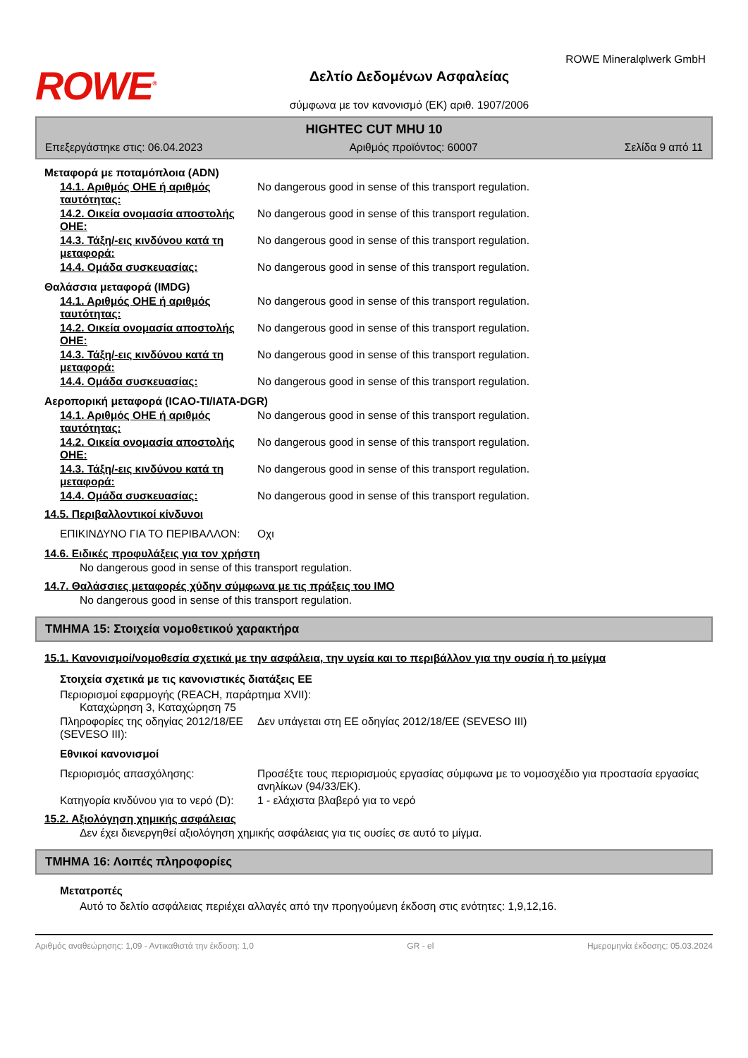ROWE Mineralφlwerk GmbH
ROWE<sup>®</sup>
Δελτίο Δεδομένων Ασφαλείας
σύμφωνα με τον κανονισμό (ΕΚ) αριθ. 1907/2006
HIGHTEC CUT MHU 10
Επεξεργάστηκε στις: 06.04.2023 Αριθμός προϊόντος: 60007 Σελίδα 9 από 11
Μεταφορά με ποταμόπλοια (ADN)
14.1. Αριθμός ΟΗΕ ή αριθμός ταυτότητας:
No dangerous good in sense of this transport regulation.
14.2. Οικεία ονομασία αποστολής ΟΗΕ:
No dangerous good in sense of this transport regulation.
14.3. Τάξη/-εις κινδύνου κατά τη μεταφορά:
No dangerous good in sense of this transport regulation.
14.4. Ομάδα συσκευασίας: No dangerous good in sense of this transport regulation.
Θαλάσσια μεταφορά (IMDG)
14.1. Αριθμός ΟΗΕ ή αριθμός ταυτότητας:
No dangerous good in sense of this transport regulation.
14.2. Οικεία ονομασία αποστολής ΟΗΕ:
No dangerous good in sense of this transport regulation.
14.3. Τάξη/-εις κινδύνου κατά τη μεταφορά:
No dangerous good in sense of this transport regulation.
14.4. Ομάδα συσκευασίας: No dangerous good in sense of this transport regulation.
Αεροπορική μεταφορά (ICAO-TI/IATA-DGR)
14.1. Αριθμός ΟΗΕ ή αριθμός ταυτότητας:
No dangerous good in sense of this transport regulation.
14.2. Οικεία ονομασία αποστολής ΟΗΕ:
No dangerous good in sense of this transport regulation.
14.3. Τάξη/-εις κινδύνου κατά τη μεταφορά:
No dangerous good in sense of this transport regulation.
14.4. Ομάδα συσκευασίας: No dangerous good in sense of this transport regulation.
14.5. Περιβαλλοντικοί κίνδυνοι
ΕΠΙΚΙΝΔΥΝΟ ΓΙΑ ΤΟ ΠΕΡΙΒΑΛΛΟΝ: Οχι
14.6. Ειδικές προφυλάξεις για τον χρήστη
No dangerous good in sense of this transport regulation.
14.7. Θαλάσσιες μεταφορές χύδην σύμφωνα με τις πράξεις του IMO
No dangerous good in sense of this transport regulation.
ΤΜΗΜΑ 15: Στοιχεία νομοθετικού χαρακτήρα
15.1. Κανονισμοί/νομοθεσία σχετικά με την ασφάλεια, την υγεία και το περιβάλλον για την ουσία ή το μείγμα
Στοιχεία σχετικά με τις κανονιστικές διατάξεις ΕΕ
Περιορισμοί εφαρμογής (REACH, παράρτημα XVII):
Καταχώρηση 3, Καταχώρηση 75
Πληροφορίες της οδηγίας 2012/18/ΕΕ (SEVESO III):
Δεν υπάγεται στη ΕΕ οδηγίας 2012/18/ΕΕ (SEVESO III)
Εθνικοί κανονισμοί
Περιορισμός απασχόλησης: Προσέξτε τους περιορισμούς εργασίας σύμφωνα με το νομοσχέδιο για προστασία εργασίας ανηλίκων (94/33/ΕΚ).
Κατηγορία κινδύνου για το νερό (D):
1 - ελάχιστα βλαβερό για το νερό
15.2. Αξιολόγηση χημικής ασφάλειας
Δεν έχει διενεργηθεί αξιολόγηση χημικής ασφάλειας για τις ουσίες σε αυτό το μίγμα.
ΤΜΗΜΑ 16: Λοιπές πληροφορίες
Μετατροπές
Αυτό το δελτίο ασφάλειας περιέχει αλλαγές από την προηγούμενη έκδοση στις ενότητες: 1,9,12,16.
Αριθμός αναθεώρησης: 1,09 - Αντικαθιστά την έκδοση: 1,0 GR - el Ημερομηνία έκδοσης: 05.03.2024